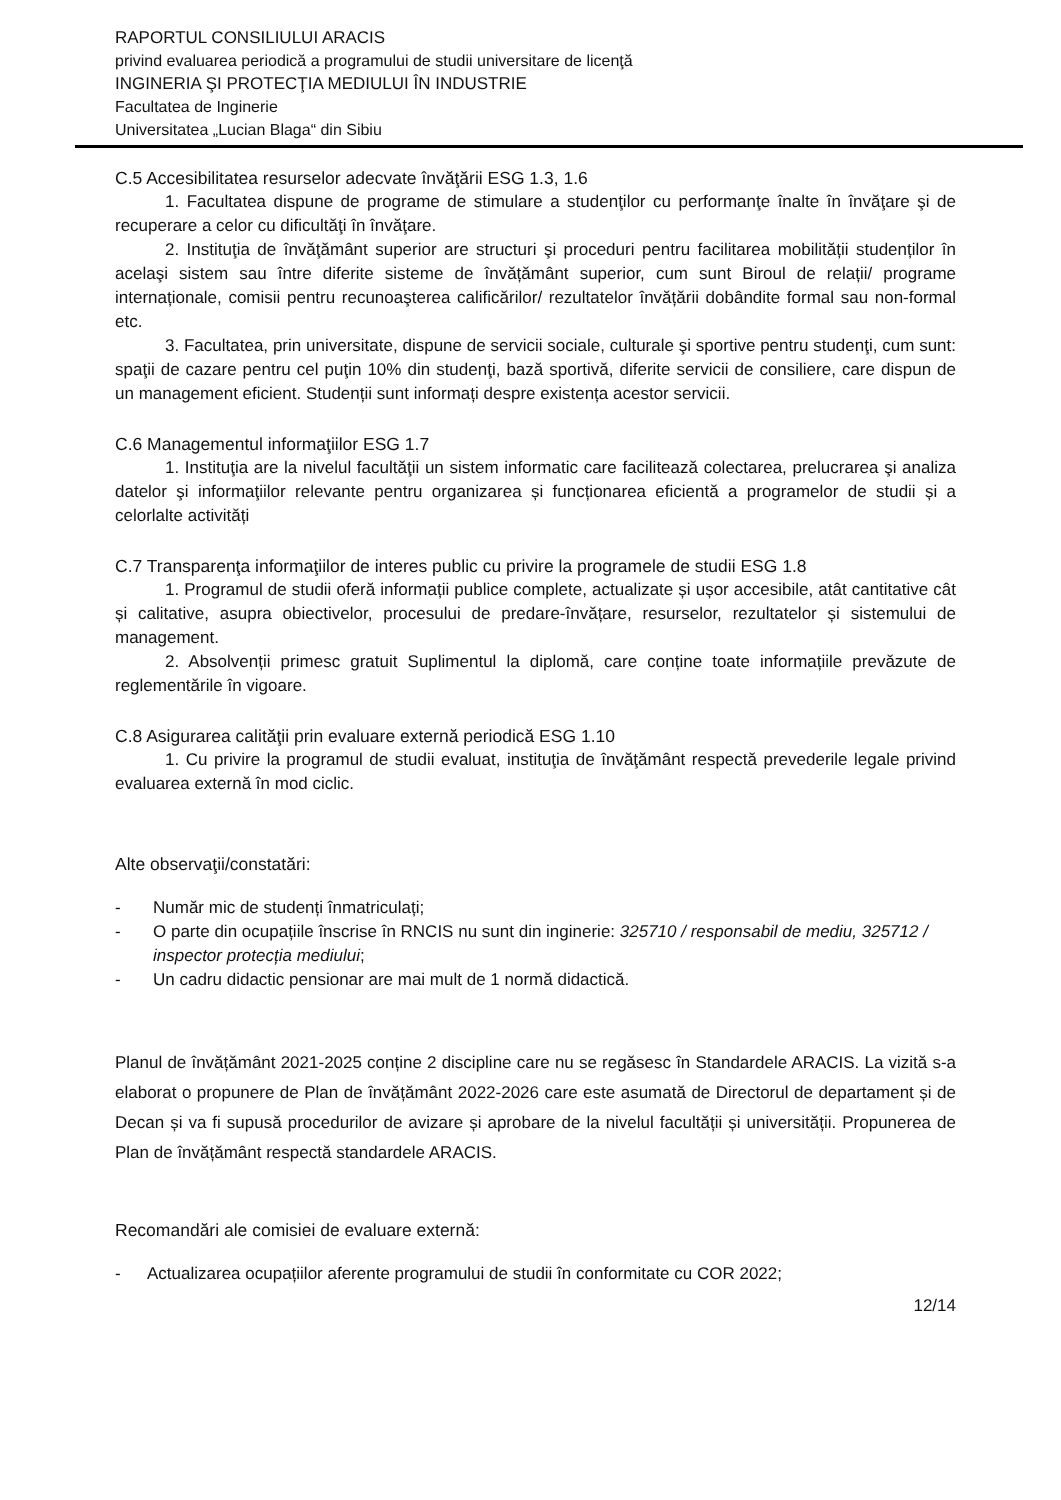RAPORTUL CONSILIULUI ARACIS
privind evaluarea periodică a programului de studii universitare de licenţă
INGINERIA ŞI PROTECŢIA MEDIULUI ÎN INDUSTRIE
Facultatea de Inginerie
Universitatea „Lucian Blaga“ din Sibiu
C.5 Accesibilitatea resurselor adecvate învăţării ESG 1.3, 1.6
1. Facultatea dispune de programe de stimulare a studenţilor cu performanţe înalte în învăţare şi de recuperare a celor cu dificultăţi în învăţare.
2. Instituţia de învăţământ superior are structuri şi proceduri pentru facilitarea mobilității studenților în acelaşi sistem sau între diferite sisteme de învățământ superior, cum sunt Biroul de relații/ programe internaționale, comisii pentru recunoaşterea calificărilor/ rezultatelor învățării dobândite formal sau non-formal etc.
3. Facultatea, prin universitate, dispune de servicii sociale, culturale şi sportive pentru studenţi, cum sunt: spaţii de cazare pentru cel puţin 10% din studenţi, bază sportivă, diferite servicii de consiliere, care dispun de un management eficient. Studenții sunt informați despre existența acestor servicii.
C.6 Managementul informaţiilor ESG 1.7
1. Instituţia are la nivelul facultăţii un sistem informatic care facilitează colectarea, prelucrarea şi analiza datelor şi informaţiilor relevante pentru organizarea și funcționarea eficientă a programelor de studii și a celorlalte activități
C.7 Transparenţa informaţiilor de interes public cu privire la programele de studii ESG 1.8
1. Programul de studii oferă informații publice complete, actualizate și ușor accesibile, atât cantitative cât și calitative, asupra obiectivelor, procesului de predare-învățare, resurselor, rezultatelor și sistemului de management.
2. Absolvenții primesc gratuit Suplimentul la diplomă, care conține toate informațiile prevăzute de reglementările în vigoare.
C.8 Asigurarea calităţii prin evaluare externă periodică ESG 1.10
1. Cu privire la programul de studii evaluat, instituţia de învăţământ respectă prevederile legale privind evaluarea externă în mod ciclic.
Alte observaţii/constatări:
- Număr mic de studenți înmatriculați;
- O parte din ocupațiile înscrise în RNCIS nu sunt din inginerie: 325710 / responsabil de mediu, 325712 / inspector protecția mediului;
- Un cadru didactic pensionar are mai mult de 1 normă didactică.
Planul de învățământ 2021-2025 conține 2 discipline care nu se regăsesc în Standardele ARACIS. La vizită s-a elaborat o propunere de Plan de învățământ 2022-2026 care este asumată de Directorul de departament și de Decan și va fi supusă procedurilor de avizare și aprobare de la nivelul facultății și universității. Propunerea de Plan de învățământ respectă standardele ARACIS.
Recomandări ale comisiei de evaluare externă:
- Actualizarea ocupațiilor aferente programului de studii în conformitate cu COR 2022;
12/14